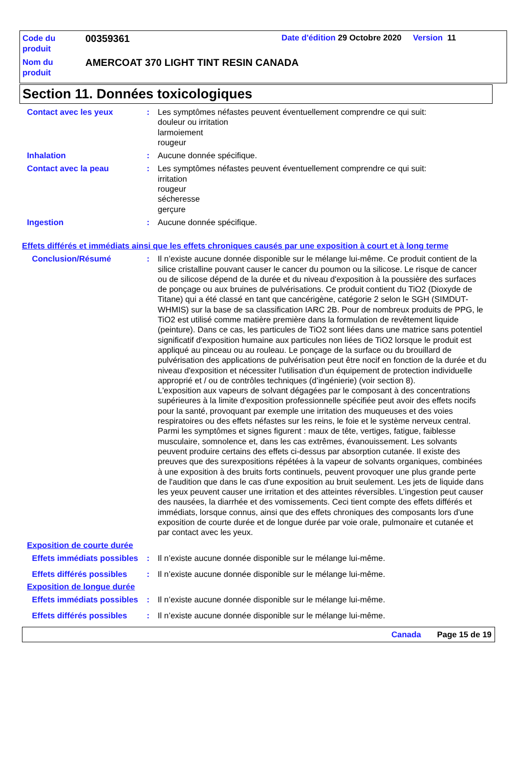Code du
produit
00359361
Date d'édition 29 Octobre 2020 Version 11
Nom du
produit
AMERCOAT 370 LIGHT TINT RESIN CANADA
Section 11. Données toxicologiques
Contact avec les yeux : Les symptômes néfastes peuvent éventuellement comprendre ce qui suit:
douleur ou irritation
larmoiement
rougeur
Inhalation : Aucune donnée spécifique.
Contact avec la peau : Les symptômes néfastes peuvent éventuellement comprendre ce qui suit:
irritation
rougeur
sécheresse
gerçure
Ingestion : Aucune donnée spécifique.
Effets différés et immédiats ainsi que les effets chroniques causés par une exposition à court et à long terme
Conclusion/Résumé : Il n’existe aucune donnée disponible sur le mélange lui-même. Ce produit contient de la silice cristalline pouvant causer le cancer du poumon ou la silicose. Le risque de cancer ou de silicose dépend de la durée et du niveau d'exposition à la poussière des surfaces de ponçage ou aux bruines de pulvérisations. Ce produit contient du TiO2 (Dioxyde de Titane) qui a été classé en tant que cancérigène, catégorie 2 selon le SGH (SIMDUT-WHMIS) sur la base de sa classification IARC 2B. Pour de nombreux produits de PPG, le TiO2 est utilisé comme matière première dans la formulation de revêtement liquide (peinture). Dans ce cas, les particules de TiO2 sont liées dans une matrice sans potentiel significatif d'exposition humaine aux particules non liées de TiO2 lorsque le produit est appliqué au pinceau ou au rouleau. Le ponçage de la surface ou du brouillard de pulvérisation des applications de pulvérisation peut être nocif en fonction de la durée et du niveau d'exposition et nécessiter l'utilisation d'un équipement de protection individuelle approprié et / ou de contrôles techniques (d’ingénierie) (voir section 8).
L'exposition aux vapeurs de solvant dégagées par le composant à des concentrations supérieures à la limite d'exposition professionnelle spécifiée peut avoir des effets nocifs pour la santé, provoquant par exemple une irritation des muqueuses et des voies respiratoires ou des effets néfastes sur les reins, le foie et le système nerveux central. Parmi les symptômes et signes figurent : maux de tête, vertiges, fatigue, faiblesse musculaire, somnolence et, dans les cas extrêmes, évanouissement. Les solvants peuvent produire certains des effets ci-dessus par absorption cutanée. Il existe des preuves que des surexpositions répétées à la vapeur de solvants organiques, combinées à une exposition à des bruits forts continuels, peuvent provoquer une plus grande perte de l'audition que dans le cas d'une exposition au bruit seulement. Les jets de liquide dans les yeux peuvent causer une irritation et des atteintes réversibles. L’ingestion peut causer des nausées, la diarrhée et des vomissements. Ceci tient compte des effets différés et immédiats, lorsque connus, ainsi que des effets chroniques des composants lors d'une exposition de courte durée et de longue durée par voie orale, pulmonaire et cutanée et par contact avec les yeux.
Exposition de courte durée
Effets immédiats possibles
: Il n’existe aucune donnée disponible sur le mélange lui-même.
Effets différés possibles
: Il n’existe aucune donnée disponible sur le mélange lui-même.
Exposition de longue durée
Effets immédiats possibles
: Il n’existe aucune donnée disponible sur le mélange lui-même.
Effets différés possibles
: Il n’existe aucune donnée disponible sur le mélange lui-même.
Canada Page 15 de 19